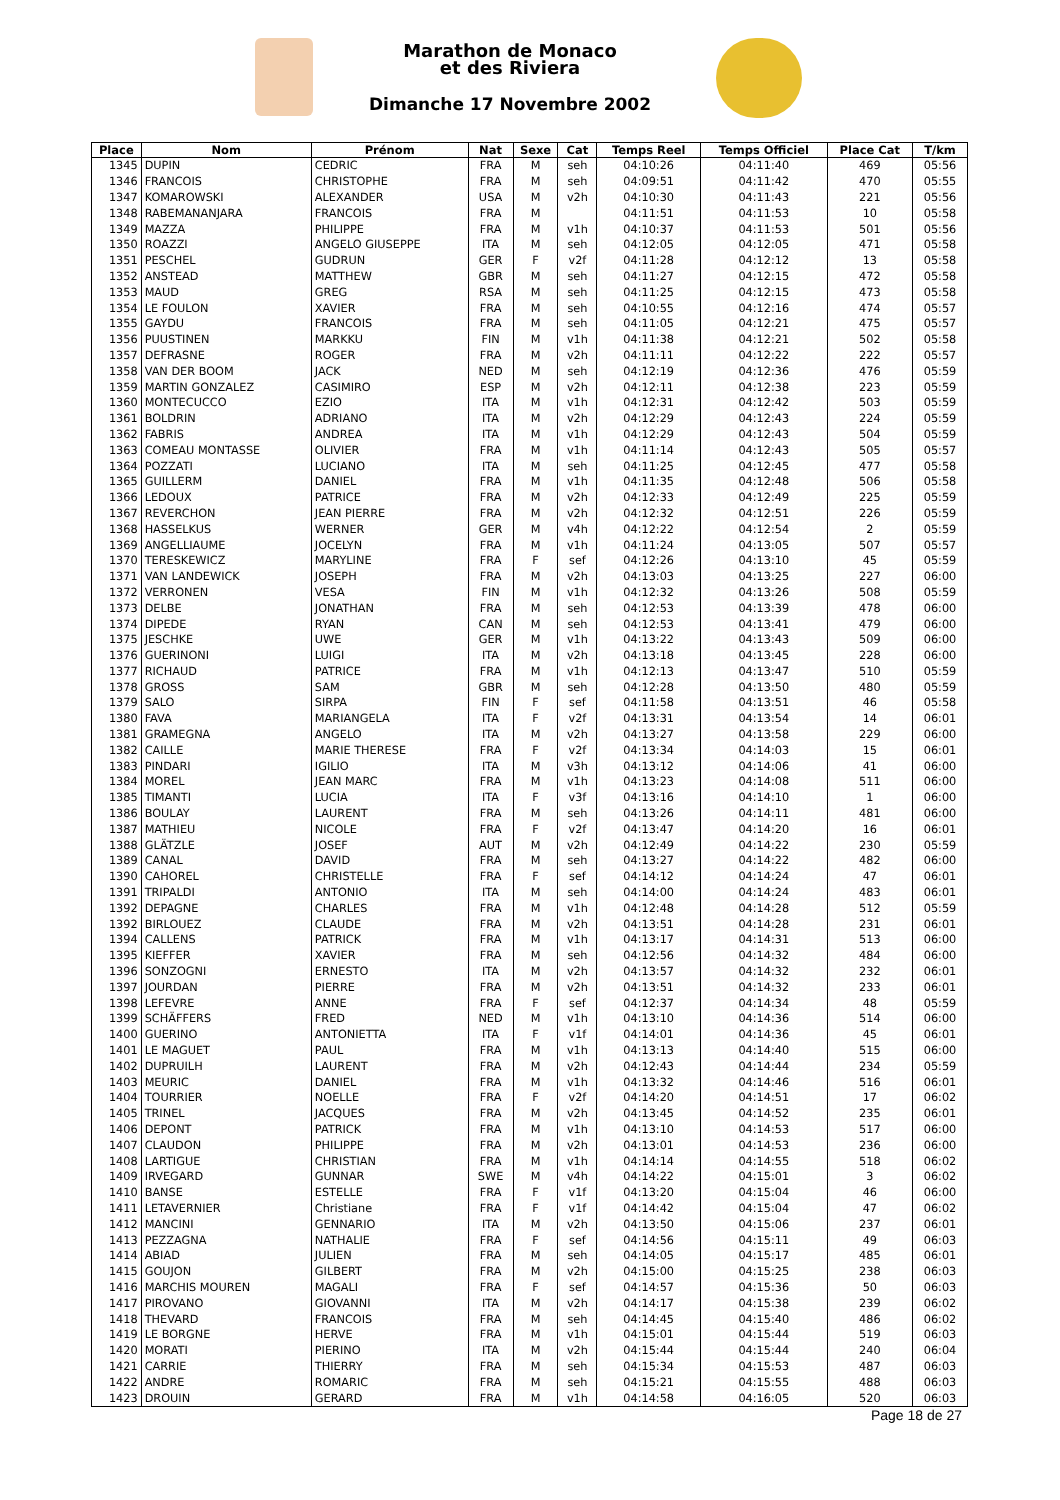Marathon de Monaco
et des Riviera
Dimanche 17 Novembre 2002
| Place | Nom | Prénom | Nat | Sexe | Cat | Temps Reel | Temps Officiel | Place Cat | T/km |
| --- | --- | --- | --- | --- | --- | --- | --- | --- | --- |
| 1345 | DUPIN | CEDRIC | FRA | M | seh | 04:10:26 | 04:11:40 | 469 | 05:56 |
| 1346 | FRANCOIS | CHRISTOPHE | FRA | M | seh | 04:09:51 | 04:11:42 | 470 | 05:55 |
| 1347 | KOMAROWSKI | ALEXANDER | USA | M | v2h | 04:10:30 | 04:11:43 | 221 | 05:56 |
| 1348 | RABEMANANJARA | FRANCOIS | FRA | M | | 04:11:51 | 04:11:53 | 10 | 05:58 |
| 1349 | MAZZA | PHILIPPE | FRA | M | v1h | 04:10:37 | 04:11:53 | 501 | 05:56 |
| 1350 | ROAZZI | ANGELO GIUSEPPE | ITA | M | seh | 04:12:05 | 04:12:05 | 471 | 05:58 |
| 1351 | PESCHEL | GUDRUN | GER | F | v2f | 04:11:28 | 04:12:12 | 13 | 05:58 |
| 1352 | ANSTEAD | MATTHEW | GBR | M | seh | 04:11:27 | 04:12:15 | 472 | 05:58 |
| 1353 | MAUD | GREG | RSA | M | seh | 04:11:25 | 04:12:15 | 473 | 05:58 |
| 1354 | LE FOULON | XAVIER | FRA | M | seh | 04:10:55 | 04:12:16 | 474 | 05:57 |
| 1355 | GAYDU | FRANCOIS | FRA | M | seh | 04:11:05 | 04:12:21 | 475 | 05:57 |
| 1356 | PUUSTINEN | MARKKU | FIN | M | v1h | 04:11:38 | 04:12:21 | 502 | 05:58 |
| 1357 | DEFRASNE | ROGER | FRA | M | v2h | 04:11:11 | 04:12:22 | 222 | 05:57 |
| 1358 | VAN DER BOOM | JACK | NED | M | seh | 04:12:19 | 04:12:36 | 476 | 05:59 |
| 1359 | MARTIN GONZALEZ | CASIMIRO | ESP | M | v2h | 04:12:11 | 04:12:38 | 223 | 05:59 |
| 1360 | MONTECUCCO | EZIO | ITA | M | v1h | 04:12:31 | 04:12:42 | 503 | 05:59 |
| 1361 | BOLDRIN | ADRIANO | ITA | M | v2h | 04:12:29 | 04:12:43 | 224 | 05:59 |
| 1362 | FABRIS | ANDREA | ITA | M | v1h | 04:12:29 | 04:12:43 | 504 | 05:59 |
| 1363 | COMEAU MONTASSE | OLIVIER | FRA | M | v1h | 04:11:14 | 04:12:43 | 505 | 05:57 |
| 1364 | POZZATI | LUCIANO | ITA | M | seh | 04:11:25 | 04:12:45 | 477 | 05:58 |
| 1365 | GUILLERM | DANIEL | FRA | M | v1h | 04:11:35 | 04:12:48 | 506 | 05:58 |
| 1366 | LEDOUX | PATRICE | FRA | M | v2h | 04:12:33 | 04:12:49 | 225 | 05:59 |
| 1367 | REVERCHON | JEAN PIERRE | FRA | M | v2h | 04:12:32 | 04:12:51 | 226 | 05:59 |
| 1368 | HASSELKUS | WERNER | GER | M | v4h | 04:12:22 | 04:12:54 | 2 | 05:59 |
| 1369 | ANGELLIAUME | JOCELYN | FRA | M | v1h | 04:11:24 | 04:13:05 | 507 | 05:57 |
| 1370 | TERESKEWICZ | MARYLINE | FRA | F | sef | 04:12:26 | 04:13:10 | 45 | 05:59 |
| 1371 | VAN LANDEWICK | JOSEPH | FRA | M | v2h | 04:13:03 | 04:13:25 | 227 | 06:00 |
| 1372 | VERRONEN | VESA | FIN | M | v1h | 04:12:32 | 04:13:26 | 508 | 05:59 |
| 1373 | DELBE | JONATHAN | FRA | M | seh | 04:12:53 | 04:13:39 | 478 | 06:00 |
| 1374 | DIPEDE | RYAN | CAN | M | seh | 04:12:53 | 04:13:41 | 479 | 06:00 |
| 1375 | JESCHKE | UWE | GER | M | v1h | 04:13:22 | 04:13:43 | 509 | 06:00 |
| 1376 | GUERINONI | LUIGI | ITA | M | v2h | 04:13:18 | 04:13:45 | 228 | 06:00 |
| 1377 | RICHAUD | PATRICE | FRA | M | v1h | 04:12:13 | 04:13:47 | 510 | 05:59 |
| 1378 | GROSS | SAM | GBR | M | seh | 04:12:28 | 04:13:50 | 480 | 05:59 |
| 1379 | SALO | SIRPA | FIN | F | sef | 04:11:58 | 04:13:51 | 46 | 05:58 |
| 1380 | FAVA | MARIANGELA | ITA | F | v2f | 04:13:31 | 04:13:54 | 14 | 06:01 |
| 1381 | GRAMEGNA | ANGELO | ITA | M | v2h | 04:13:27 | 04:13:58 | 229 | 06:00 |
| 1382 | CAILLE | MARIE THERESE | FRA | F | v2f | 04:13:34 | 04:14:03 | 15 | 06:01 |
| 1383 | PINDARI | IGILIO | ITA | M | v3h | 04:13:12 | 04:14:06 | 41 | 06:00 |
| 1384 | MOREL | JEAN MARC | FRA | M | v1h | 04:13:23 | 04:14:08 | 511 | 06:00 |
| 1385 | TIMANTI | LUCIA | ITA | F | v3f | 04:13:16 | 04:14:10 | 1 | 06:00 |
| 1386 | BOULAY | LAURENT | FRA | M | seh | 04:13:26 | 04:14:11 | 481 | 06:00 |
| 1387 | MATHIEU | NICOLE | FRA | F | v2f | 04:13:47 | 04:14:20 | 16 | 06:01 |
| 1388 | GLÄTZLE | JOSEF | AUT | M | v2h | 04:12:49 | 04:14:22 | 230 | 05:59 |
| 1389 | CANAL | DAVID | FRA | M | seh | 04:13:27 | 04:14:22 | 482 | 06:00 |
| 1390 | CAHOREL | CHRISTELLE | FRA | F | sef | 04:14:12 | 04:14:24 | 47 | 06:01 |
| 1391 | TRIPALDI | ANTONIO | ITA | M | seh | 04:14:00 | 04:14:24 | 483 | 06:01 |
| 1392 | DEPAGNE | CHARLES | FRA | M | v1h | 04:12:48 | 04:14:28 | 512 | 05:59 |
| 1392 | BIRLOUEZ | CLAUDE | FRA | M | v2h | 04:13:51 | 04:14:28 | 231 | 06:01 |
| 1394 | CALLENS | PATRICK | FRA | M | v1h | 04:13:17 | 04:14:31 | 513 | 06:00 |
| 1395 | KIEFFER | XAVIER | FRA | M | seh | 04:12:56 | 04:14:32 | 484 | 06:00 |
| 1396 | SONZOGNI | ERNESTO | ITA | M | v2h | 04:13:57 | 04:14:32 | 232 | 06:01 |
| 1397 | JOURDAN | PIERRE | FRA | M | v2h | 04:13:51 | 04:14:32 | 233 | 06:01 |
| 1398 | LEFEVRE | ANNE | FRA | F | sef | 04:12:37 | 04:14:34 | 48 | 05:59 |
| 1399 | SCHÄFFERS | FRED | NED | M | v1h | 04:13:10 | 04:14:36 | 514 | 06:00 |
| 1400 | GUERINO | ANTONIETTA | ITA | F | v1f | 04:14:01 | 04:14:36 | 45 | 06:01 |
| 1401 | LE MAGUET | PAUL | FRA | M | v1h | 04:13:13 | 04:14:40 | 515 | 06:00 |
| 1402 | DUPRUILH | LAURENT | FRA | M | v2h | 04:12:43 | 04:14:44 | 234 | 05:59 |
| 1403 | MEURIC | DANIEL | FRA | M | v1h | 04:13:32 | 04:14:46 | 516 | 06:01 |
| 1404 | TOURRIER | NOELLE | FRA | F | v2f | 04:14:20 | 04:14:51 | 17 | 06:02 |
| 1405 | TRINEL | JACQUES | FRA | M | v2h | 04:13:45 | 04:14:52 | 235 | 06:01 |
| 1406 | DEPONT | PATRICK | FRA | M | v1h | 04:13:10 | 04:14:53 | 517 | 06:00 |
| 1407 | CLAUDON | PHILIPPE | FRA | M | v2h | 04:13:01 | 04:14:53 | 236 | 06:00 |
| 1408 | LARTIGUE | CHRISTIAN | FRA | M | v1h | 04:14:14 | 04:14:55 | 518 | 06:02 |
| 1409 | IRVEGARD | GUNNAR | SWE | M | v4h | 04:14:22 | 04:15:01 | 3 | 06:02 |
| 1410 | BANSE | ESTELLE | FRA | F | v1f | 04:13:20 | 04:15:04 | 46 | 06:00 |
| 1411 | LETAVERNIER | Christiane | FRA | F | v1f | 04:14:42 | 04:15:04 | 47 | 06:02 |
| 1412 | MANCINI | GENNARIO | ITA | M | v2h | 04:13:50 | 04:15:06 | 237 | 06:01 |
| 1413 | PEZZAGNA | NATHALIE | FRA | F | sef | 04:14:56 | 04:15:11 | 49 | 06:03 |
| 1414 | ABIAD | JULIEN | FRA | M | seh | 04:14:05 | 04:15:17 | 485 | 06:01 |
| 1415 | GOUJON | GILBERT | FRA | M | v2h | 04:15:00 | 04:15:25 | 238 | 06:03 |
| 1416 | MARCHIS MOUREN | MAGALI | FRA | F | sef | 04:14:57 | 04:15:36 | 50 | 06:03 |
| 1417 | PIROVANO | GIOVANNI | ITA | M | v2h | 04:14:17 | 04:15:38 | 239 | 06:02 |
| 1418 | THEVARD | FRANCOIS | FRA | M | seh | 04:14:45 | 04:15:40 | 486 | 06:02 |
| 1419 | LE BORGNE | HERVE | FRA | M | v1h | 04:15:01 | 04:15:44 | 519 | 06:03 |
| 1420 | MORATI | PIERINO | ITA | M | v2h | 04:15:44 | 04:15:44 | 240 | 06:04 |
| 1421 | CARRIE | THIERRY | FRA | M | seh | 04:15:34 | 04:15:53 | 487 | 06:03 |
| 1422 | ANDRE | ROMARIC | FRA | M | seh | 04:15:21 | 04:15:55 | 488 | 06:03 |
| 1423 | DROUIN | GERARD | FRA | M | v1h | 04:14:58 | 04:16:05 | 520 | 06:03 |
Page 18 de 27